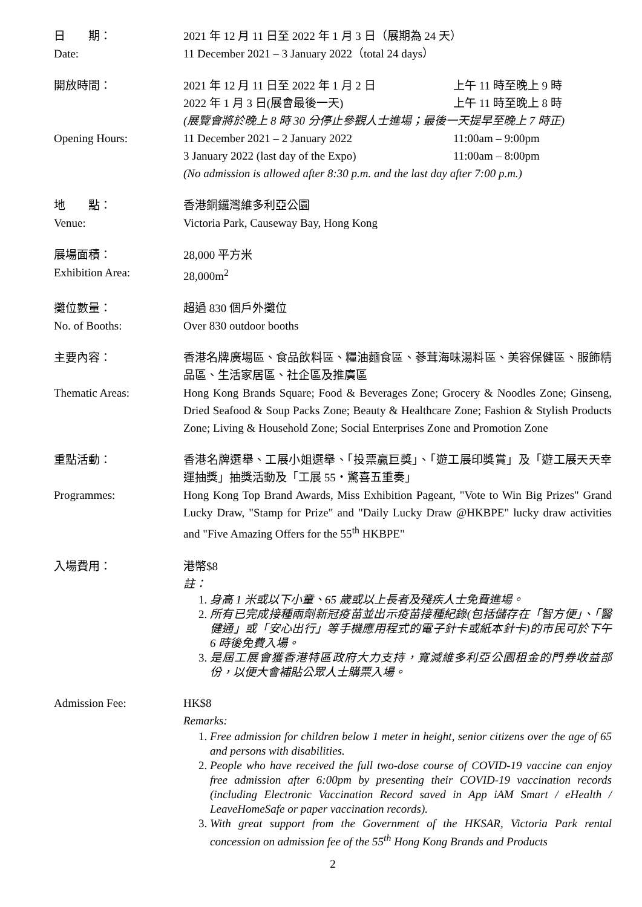日　　期： 2021 年 12 月 11 日至 2022 年 1 月 3 日（展期為 24 天）
Date: 11 December 2021 – 3 January 2022（total 24 days）
開放時間： 2021 年 12 月 11 日至 2022 年 1 月 2 日 上午 11 時至晚上 9 時
2022 年 1 月 3 日(展會最後一天) 上午 11 時至晚上 8 時
(展覽會將於晚上 8 時 30 分停止參觀人士進場；最後一天提早至晚上 7 時正)
Opening Hours: 11 December 2021 – 2 January 2022 11:00am – 9:00pm
3 January 2022 (last day of the Expo) 11:00am – 8:00pm
(No admission is allowed after 8:30 p.m. and the last day after 7:00 p.m.)
地　　點： 香港銅鑼灣維多利亞公園
Venue: Victoria Park, Causeway Bay, Hong Kong
展場面積： 28,000 平方米
Exhibition Area: 28,000m<sup>2</sup>
攤位數量： 超過 830 個戶外攤位
No. of Booths: Over 830 outdoor booths
主要內容： 香港名牌廣場區、食品飲料區、糧油麵食區、蔘茸海味湯料區、美容保健區、服飾精品區、生活家居區、社企區及推廣區
Thematic Areas: Hong Kong Brands Square; Food & Beverages Zone; Grocery & Noodles Zone; Ginseng, Dried Seafood & Soup Packs Zone; Beauty & Healthcare Zone; Fashion & Stylish Products Zone; Living & Household Zone; Social Enterprises Zone and Promotion Zone
重點活動： 香港名牌選舉、工展小姐選舉、「投票贏巨獎」、「遊工展印獎賞」及「遊工展天天幸運抽獎」抽獎活動及「工展 55・驚喜五重奏」
Programmes: Hong Kong Top Brand Awards, Miss Exhibition Pageant, "Vote to Win Big Prizes" Grand Lucky Draw, "Stamp for Prize" and "Daily Lucky Draw @HKBPE" lucky draw activities and "Five Amazing Offers for the 55<sup>th</sup> HKBPE"
入場費用： 港幣$8
註：
1. 身高 1 米或以下小童、65 歲或以上長者及殘疾人士免費進場。
2. 所有已完成接種兩劑新冠疫苗並出示疫苗接種紀錄(包括儲存在「智方便」、「醫健通」或「安心出行」等手機應用程式的電子針卡或紙本針卡)的市民可於下午 6 時後免費入場。
3. 是屆工展會獲香港特區政府大力支持，寬減維多利亞公園租金的門券收益部份，以便大會補貼公眾人士購票入場。
Admission Fee: HK$8
Remarks:
1. Free admission for children below 1 meter in height, senior citizens over the age of 65 and persons with disabilities.
2. People who have received the full two-dose course of COVID-19 vaccine can enjoy free admission after 6:00pm by presenting their COVID-19 vaccination records (including Electronic Vaccination Record saved in App iAM Smart / eHealth / LeaveHomeSafe or paper vaccination records).
3. With great support from the Government of the HKSAR, Victoria Park rental concession on admission fee of the 55<sup>th</sup> Hong Kong Brands and Products
2